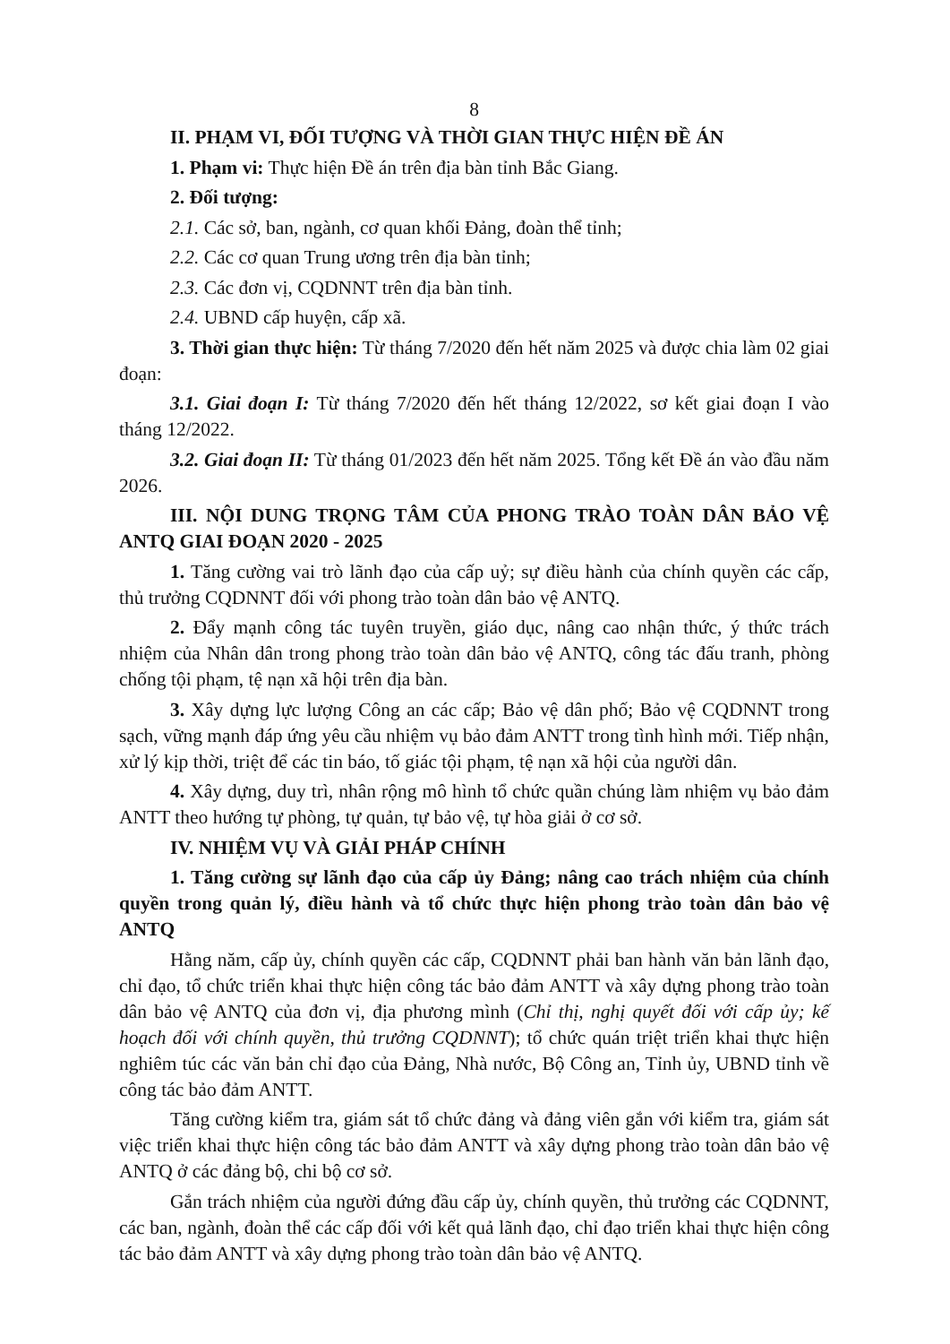8
II. PHẠM VI, ĐỐI TƯỢNG VÀ THỜI GIAN THỰC HIỆN ĐỀ ÁN
1. Phạm vi: Thực hiện Đề án trên địa bàn tỉnh Bắc Giang.
2. Đối tượng:
2.1. Các sở, ban, ngành, cơ quan khối Đảng, đoàn thể tỉnh;
2.2. Các cơ quan Trung ương trên địa bàn tỉnh;
2.3. Các đơn vị, CQDNNT trên địa bàn tỉnh.
2.4. UBND cấp huyện, cấp xã.
3. Thời gian thực hiện: Từ tháng 7/2020 đến hết năm 2025 và được chia làm 02 giai đoạn:
3.1. Giai đoạn I: Từ tháng 7/2020 đến hết tháng 12/2022, sơ kết giai đoạn I vào tháng 12/2022.
3.2. Giai đoạn II: Từ tháng 01/2023 đến hết năm 2025. Tổng kết Đề án vào đầu năm 2026.
III. NỘI DUNG TRỌNG TÂM CỦA PHONG TRÀO TOÀN DÂN BẢO VỆ ANTQ GIAI ĐOẠN 2020 - 2025
1. Tăng cường vai trò lãnh đạo của cấp uỷ; sự điều hành của chính quyền các cấp, thủ trưởng CQDNNT đối với phong trào toàn dân bảo vệ ANTQ.
2. Đẩy mạnh công tác tuyên truyền, giáo dục, nâng cao nhận thức, ý thức trách nhiệm của Nhân dân trong phong trào toàn dân bảo vệ ANTQ, công tác đấu tranh, phòng chống tội phạm, tệ nạn xã hội trên địa bàn.
3. Xây dựng lực lượng Công an các cấp; Bảo vệ dân phố; Bảo vệ CQDNNT trong sạch, vững mạnh đáp ứng yêu cầu nhiệm vụ bảo đảm ANTT trong tình hình mới. Tiếp nhận, xử lý kịp thời, triệt để các tin báo, tố giác tội phạm, tệ nạn xã hội của người dân.
4. Xây dựng, duy trì, nhân rộng mô hình tổ chức quần chúng làm nhiệm vụ bảo đảm ANTT theo hướng tự phòng, tự quản, tự bảo vệ, tự hòa giải ở cơ sở.
IV. NHIỆM VỤ VÀ GIẢI PHÁP CHÍNH
1. Tăng cường sự lãnh đạo của cấp ủy Đảng; nâng cao trách nhiệm của chính quyền trong quản lý, điều hành và tổ chức thực hiện phong trào toàn dân bảo vệ ANTQ
Hằng năm, cấp ủy, chính quyền các cấp, CQDNNT phải ban hành văn bản lãnh đạo, chỉ đạo, tổ chức triển khai thực hiện công tác bảo đảm ANTT và xây dựng phong trào toàn dân bảo vệ ANTQ của đơn vị, địa phương mình (Chỉ thị, nghị quyết đối với cấp ủy; kế hoạch đối với chính quyền, thủ trưởng CQDNNT); tổ chức quán triệt triển khai thực hiện nghiêm túc các văn bản chỉ đạo của Đảng, Nhà nước, Bộ Công an, Tỉnh ủy, UBND tỉnh về công tác bảo đảm ANTT.
Tăng cường kiểm tra, giám sát tổ chức đảng và đảng viên gắn với kiểm tra, giám sát việc triển khai thực hiện công tác bảo đảm ANTT và xây dựng phong trào toàn dân bảo vệ ANTQ ở các đảng bộ, chi bộ cơ sở.
Gắn trách nhiệm của người đứng đầu cấp ủy, chính quyền, thủ trưởng các CQDNNT, các ban, ngành, đoàn thể các cấp đối với kết quả lãnh đạo, chỉ đạo triển khai thực hiện công tác bảo đảm ANTT và xây dựng phong trào toàn dân bảo vệ ANTQ.